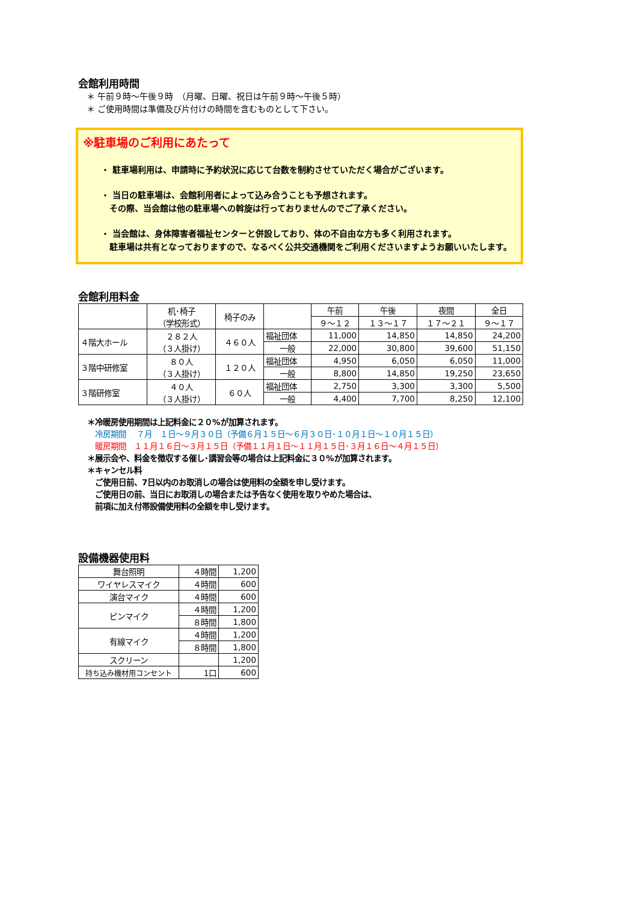会館利用時間
　＊ 午前９時～午後９時　（月曜、日曜、祝日は午前９時～午後５時）
　＊ ご使用時間は準備及び片付けの時間を含むものとして下さい。
※駐車場のご利用にあたって
・ 駐車場利用は、申請時に予約状況に応じて台数を制約させていただく場合がございます。
・ 当日の駐車場は、会館利用者によって込み合うことも予想されます。
　その際、当会館は他の駐車場への斡旋は行っておりませんのでご了承ください。
・ 当会館は、身体障害者福祉センターと併設しており、体の不自由な方も多く利用されます。
　駐車場は共有となっておりますので、なるべく公共交通機関をご利用くださいますようお願いいたします。
会館利用料金
| | 机･椅子 （学校形式） | 椅子のみ | | 午前 | 午後 | 夜間 | 全日 |
| | | | | ９～１２ | １３～１７ | １７～２１ | ９～１７ |
| ４階大ホール | ２８２人 （３人掛け） | ４６０人 | 福祉団体 | 11,000 | 14,850 | 14,850 | 24,200 |
| | | | 一般 | 22,000 | 30,800 | 39,600 | 51,150 |
| ３階中研修室 | ８０人 （３人掛け） | １２０人 | 福祉団体 | 4,950 | 6,050 | 6,050 | 11,000 |
| | | | 一般 | 8,800 | 14,850 | 19,250 | 23,650 |
| ３階研修室 | ４０人 （３人掛け） | ６０人 | 福祉団体 | 2,750 | 3,300 | 3,300 | 5,500 |
| | | | 一般 | 4,400 | 7,700 | 8,250 | 12,100 |
＊冷暖房使用期間は上記料金に２０%が加算されます。
　冷房期間　 ７月　１日～９月３０日（予備６月１５日～６月３０日･１０月１日～１０月１５日）
　暖房期間　１１月１６日～３月１５日（予備１１月１日～１１月１５日･３月１６日～４月１５日）
＊展示会や、料金を徴収する催し･講習会等の場合は上記料金に３０%が加算されます。
＊キャンセル料
　ご使用日前、7日以内のお取消しの場合は使用料の全額を申し受けます。
　ご使用日の前、当日にお取消しの場合または予告なく使用を取りやめた場合は、
　前項に加え付帯設備使用料の全額を申し受けます。
設備機器使用料
| 舞台照明 | ４時間 | 1,200 |
| ワイヤレスマイク | ４時間 | 600 |
| 演台マイク | ４時間 | 600 |
| ピンマイク | ４時間 | 1,200 |
| | ８時間 | 1,800 |
| 有線マイク | ４時間 | 1,200 |
| | ８時間 | 1,800 |
| スクリーン | | 1,200 |
| 持ち込み機材用コンセント | 1口 | 600 |